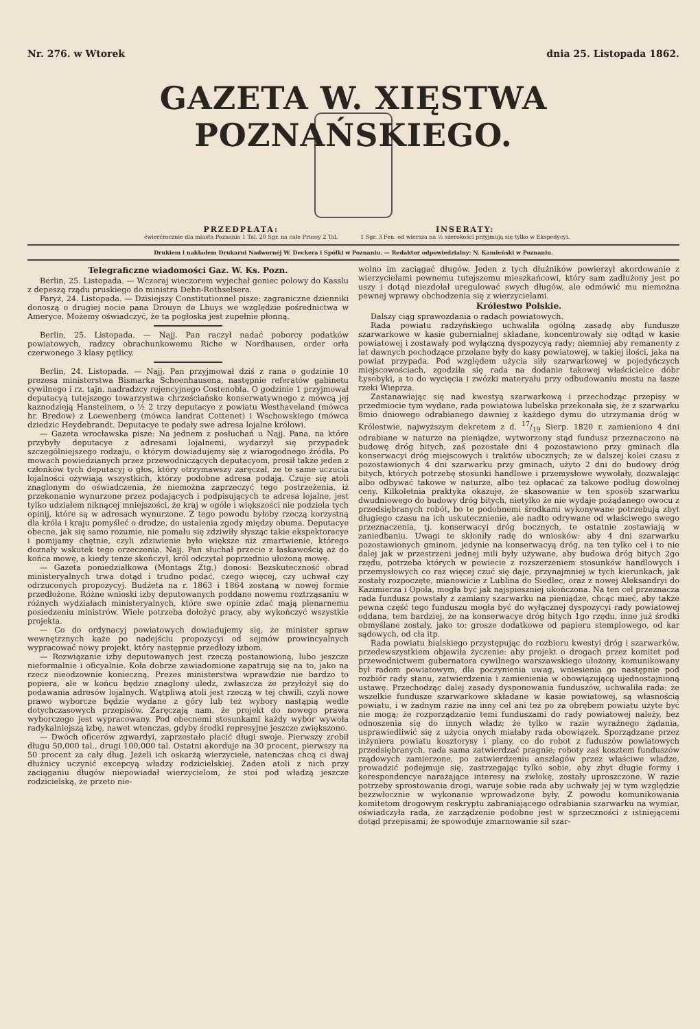Nr. 276. w Wtorek dnia 25. Listopada 1862.
GAZETA W. XIĘSTWA POZNAŃSKIEGO.
PRZEDPŁATA:
ćwierćrocznie dla miasta Poznania 1 Tal. 20 Sgr. na całe Prussy 2 Tal.
INSERATY:
1 Sgr. 3 Fen. od wiersza na ½ szerokości przyjmują się tylko w Ekspedycyi.
Drukiem i nakładem Drukarni Nadwornéj W. Deckera i Spółki w Poznaniu. — Redaktor odpowiedzialny: N. Kamieński w Poznaniu.
Telegraficzne wiadomości Gaz. W. Ks. Pozn.
Berlin, 25. Listopada. — Wczoraj wieczorem wyjechał goniec polowy do Kasslu z depeszą rządu pruskiego do ministra Dehn-Rothselsera.
Paryż, 24. Listopada. — Dzisiejszy Constitutionnel pisze: zagraniczne dzienniki donoszą o drugiej nocie pana Drouyn de Lhuys we względzie pośrednictwa w Ameryce. Możemy oświadczyć, że ta pogłoska jest zupełnie płonną.
Berlin, 25. Listopada. — Najj. Pan raczył nadać poborcy podatków powiatowych, radzcy obrachunkowemu Riche w Nordhausen, order orła czerwonego 3 klasy pętlicy.
Berlin, 24. Listopada. — Najj. Pan przyjmował dziś z rana o godzinie 10 prezesa ministerstwa Bismarka Schoenhausena, następnie referatów gabinetu cywilnego i rz. tajn. nadradzcy rejencyjnego Costenobla. O godzinie 1 przyjmował deputacyą tutejszego towarzystwa chrześciańsko konserwatywnego z mówcą jej kaznodzieją Hansteinem, o ½ 2 trzy deputacye z powiatu Westhaveland (mówca hr. Bredow) z Loewenberg (mówca landrat Cottenet) i Wschowskiego (mówca dziedzic Heydebrandt. Deputacye te podały swe adresa lojalne królowi.
— Gazeta wrocławska pisze: Na jednem z posłuchań u Najj. Pana, na które przybyły deputacye z adresami lojalnemi, wydarzył się przypadek szczególniejszego rodzaju, o którym dowiadujemy się z wiarogodnego źródła. Po mowach powiedzianych przez przewodniczących deputacyom, prosił także jeden z członków tych deputacyj o głos, który otrzymawszy zaręczał, że te same uczucia lojalności ożywiają wszystkich, którzy podobne adresa podają. Czuje się atoli znaglonym do oświadczenia, że niemożna zaprzeczyć tego postrzeżenia, iż przekonanie wynurzone przez podających i podpisujących te adresa lojalne, jest tylko udziałem niknącej mniejszości, że kraj w ogóle i większości nie podziela tych opinij, które są w adresach wynurzone. Z tego powodu byłoby rzeczą korzystną dla króla i kraju pomyśleć o drodze, do ustalenia zgody między obuma. Deputacye obecne, jak się samo rozumie, nie pomału się zdziwiły słysząc takie ekspektoracye i pomijamy chętnie, czyli zdziwienie było większe niż zmartwienie, którego doznały wskutek tego orzeczenia. Najj. Pan słuchał przecie z łaskawością aż do końca mowę, a kiedy tenże skończył, król odczytał poprzednio ułożoną mowę.
— Gazeta poniedziałkowa (Montags Ztg.) donosi: Bezskuteczność obrad ministeryalnych trwa dotąd i trudno podać, czego więcej, czy uchwał czy odrzuconych propozycyj. Budżeta na r. 1863 i 1864 zostaną w nowej formie przedłożone. Różne wnioski izby deputowanych poddano nowemu roztrząsaniu w różnych wydziałach ministeryalnych, które swe opinie zdać mają plenarnemu posiedzeniu ministrów. Wiele potrzeba dołożyć pracy, aby wykończyć wszystkie projekta.
— Co do ordynacyj powiatowych dowiadujemy się, że minister spraw wewnętrznych każe po nadejściu propozycyi od sejmów prowincyalnych wypracować nowy projekt, który następnie przedłoży izbom.
— Rozwiązanie izby deputowanych jest rzeczą postanowioną, lubo jeszcze nieformalnie i oficyalnie. Koła dobrze zawiadomione zapatrują się na to, jako na rzecz nieodzownie konieczną. Prezes ministerstwa wprawdzie nie bardzo to popiera, ale w końcu będzie znaglony uledz, zwłaszcza że przyłożył się do podawania adresów lojalnych. Wątpliwą atoli jest rzeczą w tej chwili, czyli nowe prawo wyborcze będzie wydane z góry lub też wybory nastąpią wedle dotychczasowych przepisów. Zaręczają nam, że projekt do nowego prawa wyborczego jest wypracowany. Pod obecnemi stosunkami każdy wybór wywoła radykalniejszą izbę, nawet wtenczas, gdyby środki represyjne jeszcze zwiększono.
— Dwóch oficerów zgwardyi, zaprzestało płacić długi swoje. Pierwszy zrobił długu 50,000 tal., drugi 100,000 tal. Ostatni akorduje na 30 procent, pierwszy na 50 procent za cały dług. Jeżeli ich oskarżą wierzyciele, natenczas chcą ci dwaj dłużnicy uczynić excepcyą władzy rodzicielskiej. Żaden atoli z nich przy zaciąganiu długów niepowiadał wierzycielom, że stoi pod władzą jeszcze rodzicielską, że przeto nie-
wolno im zaciągać długów. Jeden z tych dłużników powierzył akordowanie z wierzycielami pewnemu tutejszemu mieszkańcowi, który sam zadłużony jest po uszy i dotąd niezdołał uregulować swych długów, ale odmówić mu niemożna pewnej wprawy obchodzenia się z wierzycielami.
Królestwo Polskie.
Dalszy ciąg sprawozdania o radach powiatowych.
Rada powiatu radzyńskiego uchwaliła ogólną zasadę aby fundusze szarwarkowe w kasie gubernialnej składane, koncentrowały się odtąd w kasie powiatowej i zostawały pod wyłączną dyspozycyą rady; niemniej aby remanenty z lat dawnych pochodzące przelane były do kasy powiatowej, w takiej ilości, jaka na powiat przypada. Pod względem użycia siły szarwarkowej w pojedyńczych miejscowościach, zgodziła się rada na dodanie takowej właścicielce dóbr Łysobyki, a to do wycięcia i zwózki materyału przy odbudowaniu mostu na łasze rzeki Wieprza.
Zastanawiając się nad kwestyą szarwarkową i przechodząc przepisy w przedmiocie tym wydane, rada powiatowa lubelska przekonała się, że z szarwarku 8mio dniowego odrabianego dawniej z każdego dymu do utrzymania dróg w Królestwie, najwyższym dekretem z d. 17/19 Sierp. 1820 r. zamieniono 4 dni odrabiane w naturze na pieniądze, wytworzony stąd fundusz przeznaczono na budowę dróg bitych, zaś pozostałe dni 4 pozostawiono przy gminach dla konserwacyi dróg miejscowych i traktów ubocznych; że w dalszej kolei czasu z pozostawionych 4 dni szarwarku przy gminach, użyto 2 dni do budowy dróg bitych, których potrzebę stosunki handlowe i przemysłowe wywołały, dozwalając albo odbywać takowe w naturze, albo też opłacać za takowe podług dowolnej ceny. Kilkoletnia praktyka okazuje, że skasowanie w ten sposób szarwarku dwudniowego do budowy dróg bitych, nietylko że nie wydaje pożądanego owocu z przedsiębranych robót, bo te podobnemi środkami wykonywane potrzebują zbyt długiego czasu na ich uskutecznienie, ale nadto odrywane od właściwego swego przeznaczenia, tj. konserwacyi dróg bocznych, te ostatnie zostawiają w zaniedbaniu. Uwagi te skłoniły radę do wniosków: aby 4 dni szarwarku pozostawionych gminom, jedynie na konserwacyą dróg, na ten tylko cel i to nie dalej jak w przestrzeni jednej mili były używane, aby budowa dróg bitych 2go rzędu, potrzeba których w powiecie z rozszerzeniem stosunków handlowych i przemysłowych co raz więcej czuć się daje, przynajmniej w tych kierunkach, jak zostały rozpoczęte, mianowicie z Lublina do Siedlec, oraz z nowej Aleksandryi do Kazimierza i Opola, mogła być jak najspieszniej ukończona. Na ten cel przeznacza rada fundusz powstały z zamiany szarwarku na pieniądze, chcąc mieć, aby także pewna część tego funduszu mogła być do wyłącznej dyspozycyi rady powiatowej oddana, tem bardziej, że na konserwacye dróg bitych 1go rzędu, inne już środki obmyślane zostały, jako to: grosze dodatkowe od papieru stemplowego, od kar sądowych, od cła itp.
Rada powiatu bialskiego przystępując do rozbioru kwestyi dróg i szarwarków, przedewszystkiem objawiła życzenie: aby projekt o drogach przez komitet pod przewodnictwem gubernatora cywilnego warszawskiego ułożony, komunikowany był radom powiatowym, dla poczynienia uwag, wniesienia go następnie pod rozbiór rady stanu, zatwierdzenia i zamienienia w obowiązującą ujednostajnioną ustawę. Przechodząc dalej zasady dysponowania funduszów, uchwaliła rada: że wszelkie fundusze szarwarkowe składane w kasie powiatowej, są własnością powiatu, i w żadnym razie na inny cel ani też po za obrębem powiatu użyte być nie mogą; że rozporządzanie temi funduszami do rady powiatowej należy, bez odnoszenia się do innych władz; że tylko w razie wyraźnego żądania, usprawiedliwić się z użycia onych miałaby rada obowiązek. Sporządzane przez inżyniera powiatu kosztorysy i plany, co do robot z fuduszów powiatowych przedsiębranych, rada sama zatwierdzać pragnie; roboty zaś kosztem funduszów rządowych zamierzone, po zatwierdzeniu anszlagów przez właściwe władze, prowadzić podejmuje się, zastrzegając tylko sobie, aby zbyt długie formy i korespondencye narażające interesy na zwłokę, zostały uproszczone. W razie potrzeby sprostowania drogi, waruje sobie rada aby uchwały jej w tym względzie bezzwłocznie w wykonanie wprowadzone były. Z powodu komunikowania komitetom drogowym reskryptu zabraniającego odrabiania szarwarku na wymiar, oświadczyła rada, że zarządzenie podobne jest w sprzeczności z istniejącemi dotąd przepisami; że spowoduje zmarnowanie sił szar-